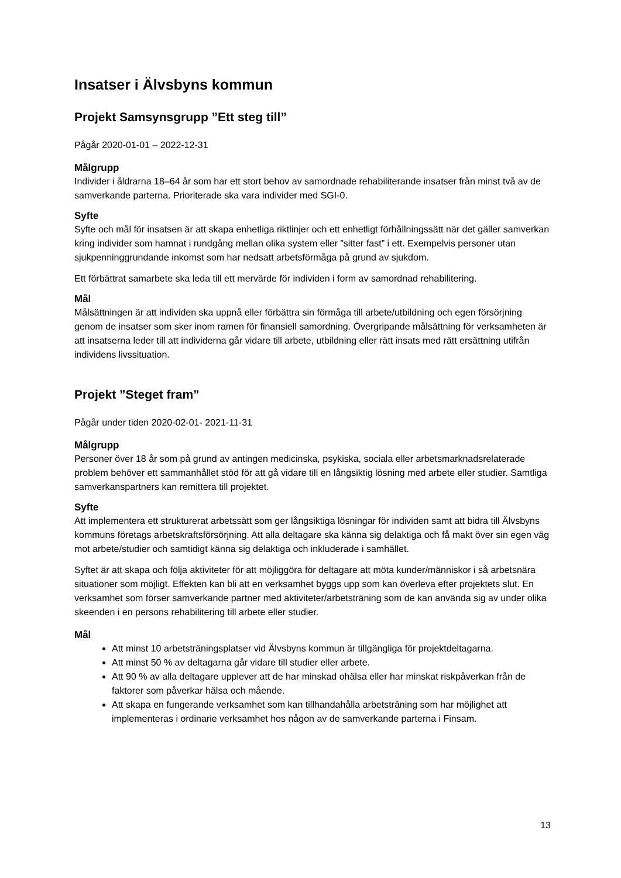Insatser i Älvsbyns kommun
Projekt Samsynsgrupp ”Ett steg till”
Pågår 2020-01-01 – 2022-12-31
Målgrupp
Individer i åldrarna 18–64 år som har ett stort behov av samordnade rehabiliterande insatser från minst två av de samverkande parterna. Prioriterade ska vara individer med SGI-0.
Syfte
Syfte och mål för insatsen är att skapa enhetliga riktlinjer och ett enhetligt förhållningssätt när det gäller samverkan kring individer som hamnat i rundgång mellan olika system eller ”sitter fast” i ett. Exempelvis personer utan sjukpenninggrundande inkomst som har nedsatt arbetsförmåga på grund av sjukdom.
Ett förbättrat samarbete ska leda till ett mervärde för individen i form av samordnad rehabilitering.
Mål
Målsättningen är att individen ska uppnå eller förbättra sin förmåga till arbete/utbildning och egen försörjning genom de insatser som sker inom ramen för finansiell samordning. Övergripande målsättning för verksamheten är att insatserna leder till att individerna går vidare till arbete, utbildning eller rätt insats med rätt ersättning utifrån individens livssituation.
Projekt ”Steget fram”
Pågår under tiden 2020-02-01- 2021-11-31
Målgrupp
Personer över 18 år som på grund av antingen medicinska, psykiska, sociala eller arbetsmarknadsrelaterade problem behöver ett sammanhållet stöd för att gå vidare till en långsiktig lösning med arbete eller studier. Samtliga samverkanspartners kan remittera till projektet.
Syfte
Att implementera ett strukturerat arbetssätt som ger långsiktiga lösningar för individen samt att bidra till Älvsbyns kommuns företags arbetskraftsförsörjning. Att alla deltagare ska känna sig delaktiga och få makt över sin egen väg mot arbete/studier och samtidigt känna sig delaktiga och inkluderade i samhället.
Syftet är att skapa och följa aktiviteter för att möjliggöra för deltagare att möta kunder/människor i så arbetsnära situationer som möjligt. Effekten kan bli att en verksamhet byggs upp som kan överleva efter projektets slut. En verksamhet som förser samverkande partner med aktiviteter/arbetsträning som de kan använda sig av under olika skeenden i en persons rehabilitering till arbete eller studier.
Mål
Att minst 10 arbetsträningsplatser vid Älvsbyns kommun är tillgängliga för projektdeltagarna.
Att minst 50 % av deltagarna går vidare till studier eller arbete.
Att 90 % av alla deltagare upplever att de har minskad ohälsa eller har minskat riskpåverkan från de faktorer som påverkar hälsa och mående.
Att skapa en fungerande verksamhet som kan tillhandahålla arbetsträning som har möjlighet att implementeras i ordinarie verksamhet hos någon av de samverkande parterna i Finsam.
13